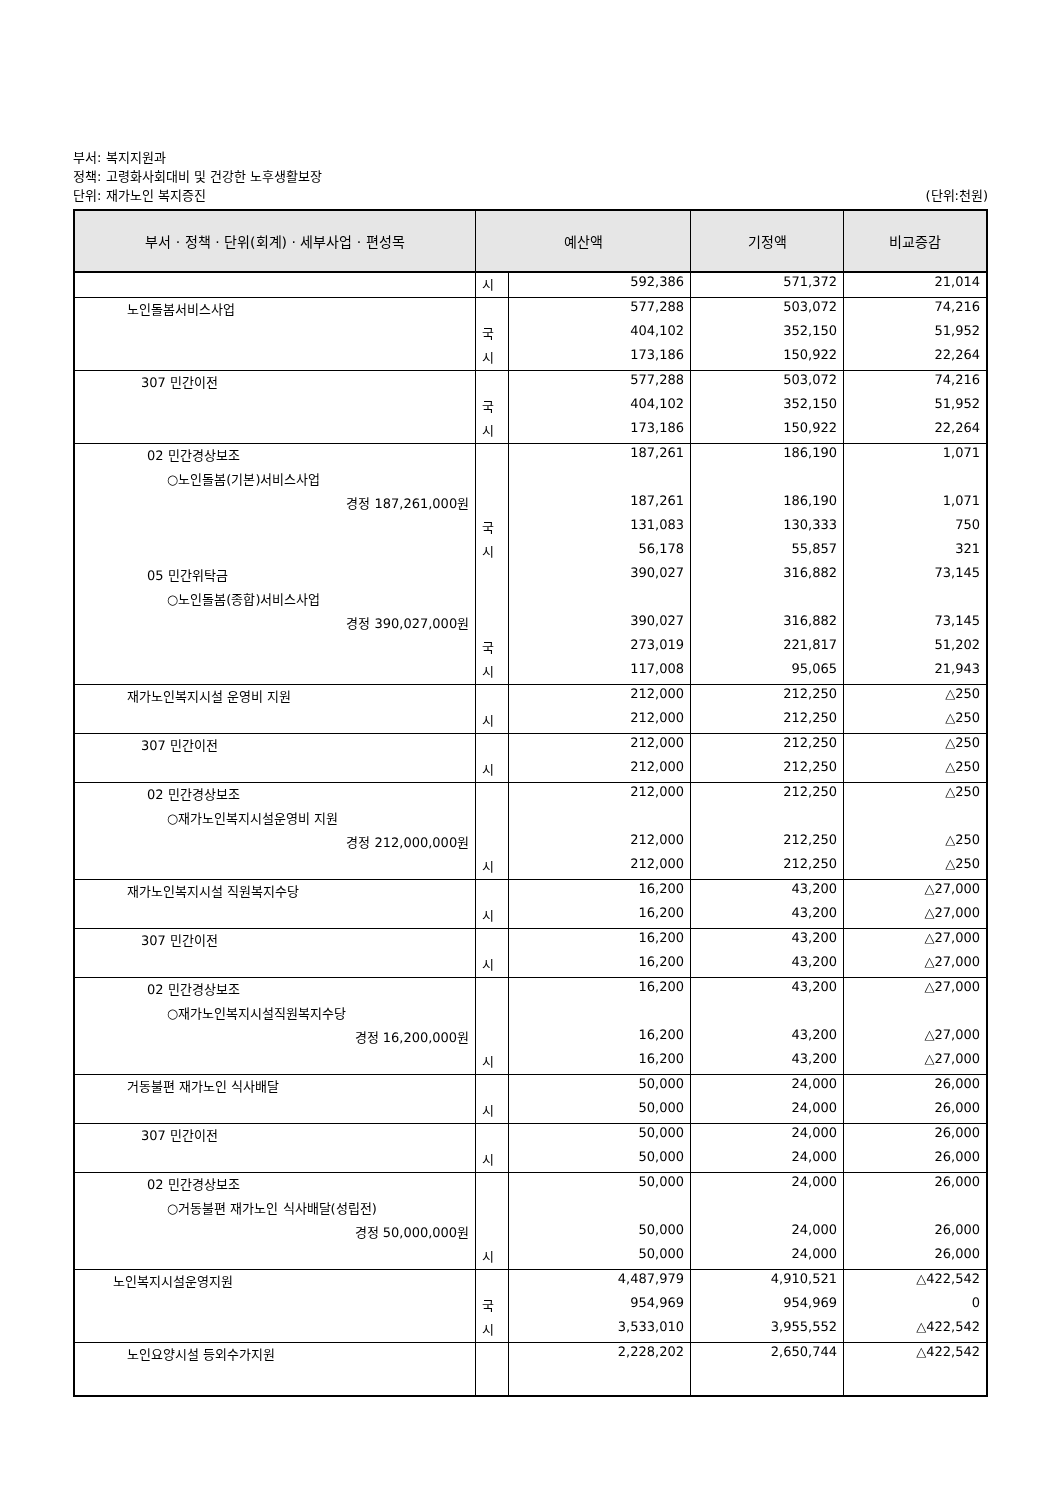부서: 복지지원과
정책: 고령화사회대비 및 건강한 노후생활보장
단위: 재가노인 복지증진 (단위:천원)
| 부서 · 정책 · 단위(회계) · 세부사업 · 편성목 | 예산액 | | 기정액 | 비교증감 |
| --- | --- | --- | --- | --- |
| | 시 | 592,386 | 571,372 | 21,014 |
| 노인돌봄서비스사업 | | 577,288 | 503,072 | 74,216 |
| | 국 | 404,102 | 352,150 | 51,952 |
| | 시 | 173,186 | 150,922 | 22,264 |
| 307 민간이전 | | 577,288 | 503,072 | 74,216 |
| | 국 | 404,102 | 352,150 | 51,952 |
| | 시 | 173,186 | 150,922 | 22,264 |
| 02 민간경상보조 | | 187,261 | 186,190 | 1,071 |
| ○노인돌봄(기본)서비스사업 | | | | |
| 경정 187,261,000원 | | 187,261 | 186,190 | 1,071 |
| | 국 | 131,083 | 130,333 | 750 |
| | 시 | 56,178 | 55,857 | 321 |
| 05 민간위탁금 | | 390,027 | 316,882 | 73,145 |
| ○노인돌봄(종합)서비스사업 | | | | |
| 경정 390,027,000원 | | 390,027 | 316,882 | 73,145 |
| | 국 | 273,019 | 221,817 | 51,202 |
| | 시 | 117,008 | 95,065 | 21,943 |
| 재가노인복지시설 운영비 지원 | | 212,000 | 212,250 | △250 |
| | 시 | 212,000 | 212,250 | △250 |
| 307 민간이전 | | 212,000 | 212,250 | △250 |
| | 시 | 212,000 | 212,250 | △250 |
| 02 민간경상보조 | | 212,000 | 212,250 | △250 |
| ○재가노인복지시설운영비 지원 | | | | |
| 경정 212,000,000원 | | 212,000 | 212,250 | △250 |
| | 시 | 212,000 | 212,250 | △250 |
| 재가노인복지시설 직원복지수당 | | 16,200 | 43,200 | △27,000 |
| | 시 | 16,200 | 43,200 | △27,000 |
| 307 민간이전 | | 16,200 | 43,200 | △27,000 |
| | 시 | 16,200 | 43,200 | △27,000 |
| 02 민간경상보조 | | 16,200 | 43,200 | △27,000 |
| ○재가노인복지시설직원복지수당 | | | | |
| 경정 16,200,000원 | | 16,200 | 43,200 | △27,000 |
| | 시 | 16,200 | 43,200 | △27,000 |
| 거동불편 재가노인 식사배달 | | 50,000 | 24,000 | 26,000 |
| | 시 | 50,000 | 24,000 | 26,000 |
| 307 민간이전 | | 50,000 | 24,000 | 26,000 |
| | 시 | 50,000 | 24,000 | 26,000 |
| 02 민간경상보조 | | 50,000 | 24,000 | 26,000 |
| ○거동불편 재가노인 식사배달(성립전) | | | | |
| 경정 50,000,000원 | | 50,000 | 24,000 | 26,000 |
| | 시 | 50,000 | 24,000 | 26,000 |
| 노인복지시설운영지원 | | 4,487,979 | 4,910,521 | △422,542 |
| | 국 | 954,969 | 954,969 | 0 |
| | 시 | 3,533,010 | 3,955,552 | △422,542 |
| 노인요양시설 등외수가지원 | | 2,228,202 | 2,650,744 | △422,542 |